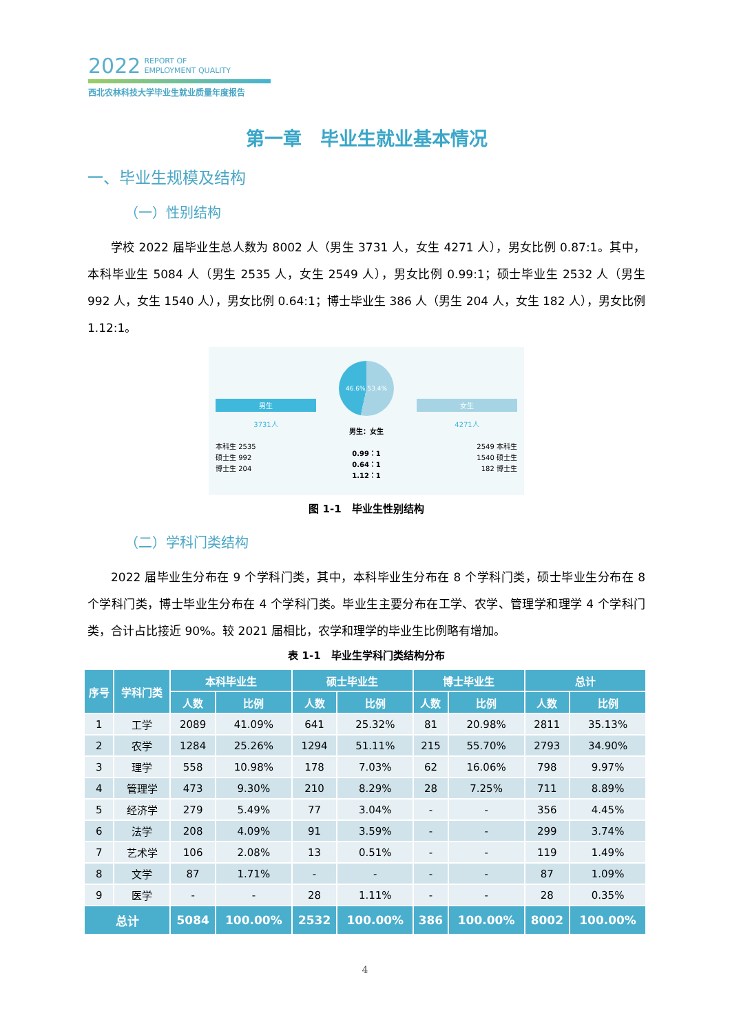2022 REPORT OF
EMPLOYMENT QUALITY
西北农林科技大学毕业生就业质量年度报告
第一章　毕业生就业基本情况
一、毕业生规模及结构
（一）性别结构
学校 2022 届毕业生总人数为 8002 人（男生 3731 人，女生 4271 人），男女比例 0.87:1。其中，本科毕业生 5084 人（男生 2535 人，女生 2549 人），男女比例 0.99:1；硕士毕业生 2532 人（男生 992 人，女生 1540 人），男女比例 0.64:1；博士毕业生 386 人（男生 204 人，女生 182 人），男女比例 1.12:1。
男生
3731人
本科生 2535
硕士生 992
博士生 204
46.6% 53.4%
男生：女生
0.99：1
0.64：1
1.12：1
女生
4271人
2549 本科生
1540 硕士生
182 博士生
图 1-1　毕业生性别结构
（二）学科门类结构
2022 届毕业生分布在 9 个学科门类，其中，本科毕业生分布在 8 个学科门类，硕士毕业生分布在 8 个学科门类，博士毕业生分布在 4 个学科门类。毕业生主要分布在工学、农学、管理学和理学 4 个学科门类，合计占比接近 90%。较 2021 届相比，农学和理学的毕业生比例略有增加。
表 1-1　毕业生学科门类结构分布
| 序号 | 学科门类 | 本科毕业生 | | 硕士毕业生 | | 博士毕业生 | | 总计 | |
| --- | --- | --- | --- | --- | --- | --- | --- | --- | --- |
| | | 人数 | 比例 | 人数 | 比例 | 人数 | 比例 | 人数 | 比例 |
| 1 | 工学 | 2089 | 41.09% | 641 | 25.32% | 81 | 20.98% | 2811 | 35.13% |
| 2 | 农学 | 1284 | 25.26% | 1294 | 51.11% | 215 | 55.70% | 2793 | 34.90% |
| 3 | 理学 | 558 | 10.98% | 178 | 7.03% | 62 | 16.06% | 798 | 9.97% |
| 4 | 管理学 | 473 | 9.30% | 210 | 8.29% | 28 | 7.25% | 711 | 8.89% |
| 5 | 经济学 | 279 | 5.49% | 77 | 3.04% | - | - | 356 | 4.45% |
| 6 | 法学 | 208 | 4.09% | 91 | 3.59% | - | - | 299 | 3.74% |
| 7 | 艺术学 | 106 | 2.08% | 13 | 0.51% | - | - | 119 | 1.49% |
| 8 | 文学 | 87 | 1.71% | - | - | - | - | 87 | 1.09% |
| 9 | 医学 | - | - | 28 | 1.11% | - | - | 28 | 0.35% |
| 总计 | | 5084 | 100.00% | 2532 | 100.00% | 386 | 100.00% | 8002 | 100.00% |
4